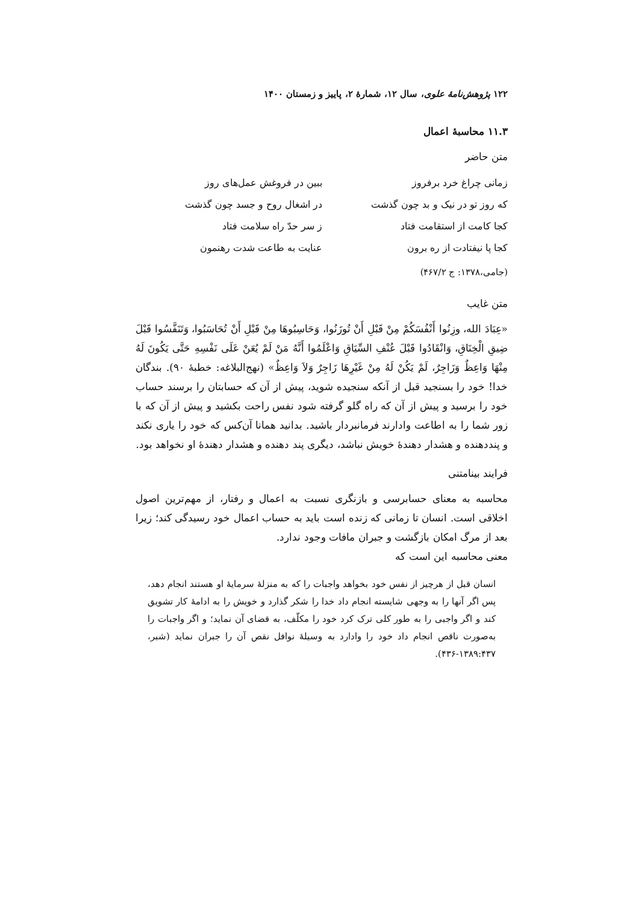۱۲۲ پژوهش‌نامهٔ علوی، سال ۱۲، شمارهٔ ۲، پاییز و زمستان ۱۴۰۰
۱۱.۳ محاسبهٔ اعمال
متن حاضر
| زمانی چراغ خرد برفروز | ببین در فروغش عمل‌های روز |
| که روز تو در نیک و بد چون گذشت | در اشغال روح و جسد چون گذشت |
| کجا کامت از استقامت فتاد | ز سر حدّ راه سلامت فتاد |
| کجا پا نیفتادت از ره برون | عنایت به طاعت شدت رهنمون |
(جامی،۱۳۷۸: ج ۴۶۷/۲)
متن غایب
«عِبَادَ الله، وزِنُوا أَنْفُسَكُمْ مِنْ قَبْلِ أَنْ تُوزَنُوا، وَحَاسِبُوهَا مِنْ قَبْلِ أَنْ تُحَاسَبُوا، وَتَنَفَّسُوا قَبْلَ ضِيقِ الْخِنَاقِ، وَانْقَادُوا قَبْلَ عُنْفِ السِّيَاقِ وَاعْلَمُوا أَنَّهُ مَنْ لَمْ يُعَنْ عَلَى نَفْسِهِ حَتَّى يَكُونَ لَهُ مِنْهَا وَاعِظٌ وَزَاجِرٌ، لَمْ يَكُنْ لَهُ مِنْ غَيْرِهَا زَاجِرٌ وَلاَ وَاعِظٌ» (نهج‌البلاغه: خطبهٔ ۹۰). بندگان خدا! خود را بسنجید قبل از آنکه سنجیده شوید، پیش از آن که حسابتان را برسند حساب خود را برسید و پیش از آن که راه گلو گرفته شود نفس راحت بکشید و پیش از آن که با زور شما را به اطاعت وادارند فرمانبردار باشید. بدانید همانا آن‌کس که خود را یاری نکند و پنددهنده و هشدار دهندهٔ خویش نباشد، دیگری پند دهنده و هشدار دهندهٔ او نخواهد بود.
فرایند بینامتنی
محاسبه به معنای حسابرسی و بازنگری نسبت به اعمال و رفتار، از مهم‌ترین اصول اخلاقی است. انسان تا زمانی که زنده است باید به حساب اعمال خود رسیدگی کند؛ زیرا بعد از مرگ امکان بازگشت و جبران مافات وجود ندارد.
معنی محاسبه این است که
انسان قبل از هرچیز از نفس خود بخواهد واجبات را که به منزلهٔ سرمایهٔ او هستند انجام دهد، پس اگر آنها را به وجهی شایسته انجام داد خدا را شکر گذارد و خویش را به ادامهٔ کار تشویق کند و اگر واجبی را به طور کلی ترک کرد خود را مکلّف، به قضای آن نماید؛ و اگر واجبات را به‌صورت ناقص انجام داد خود را وادارد به وسیلهٔ نوافل نقص آن را جبران نماید (شبر، ۱۳۸۹:۴۳۷-۴۳۶).